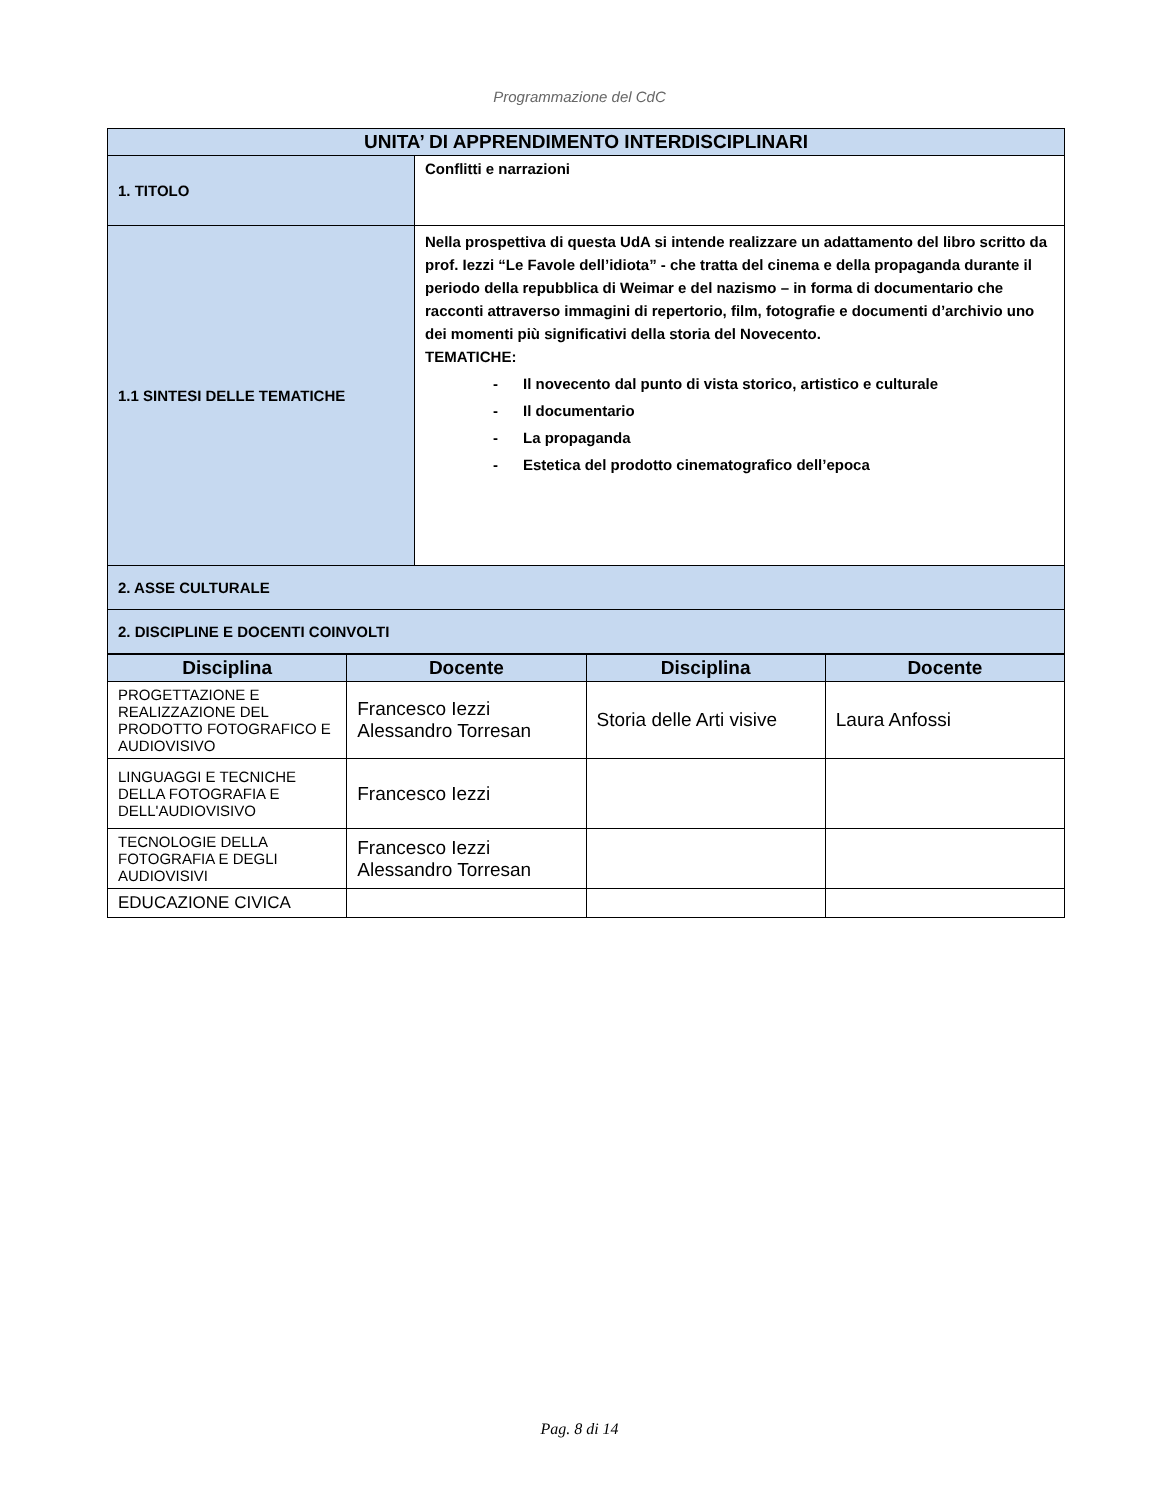Programmazione del CdC
| UNITA’ DI APPRENDIMENTO INTERDISCIPLINARI | |
| --- | --- |
| 1. TITOLO | Conflitti e narrazioni |
| 1.1 SINTESI DELLE TEMATICHE | Nella prospettiva di questa UdA si intende realizzare un adattamento del libro scritto da prof. Iezzi “Le Favole dell’idiota” - che tratta del cinema e della propaganda durante il periodo della repubblica di Weimar e del nazismo – in forma di documentario che racconti attraverso immagini di repertorio, film, fotografie e documenti d’archivio uno dei momenti più significativi della storia del Novecento. TEMATICHE: - Il novecento dal punto di vista storico, artistico e culturale - Il documentario - La propaganda - Estetica del prodotto cinematografico dell’epoca |
| 2. ASSE CULTURALE | |
| 2. DISCIPLINE E DOCENTI COINVOLTI | |
| Disciplina | Docente | Disciplina | Docente |
| --- | --- | --- | --- |
| PROGETTAZIONE E REALIZZAZIONE DEL PRODOTTO FOTOGRAFICO E AUDIOVISIVO | Francesco Iezzi Alessandro Torresan | Storia delle Arti visive | Laura Anfossi |
| LINGUAGGI E TECNICHE DELLA FOTOGRAFIA E DELL'AUDIOVISIVO | Francesco Iezzi | | |
| TECNOLOGIE DELLA FOTOGRAFIA E DEGLI AUDIOVISIVI | Francesco Iezzi Alessandro Torresan | | |
| EDUCAZIONE CIVICA | | | |
Pag. 8 di 14